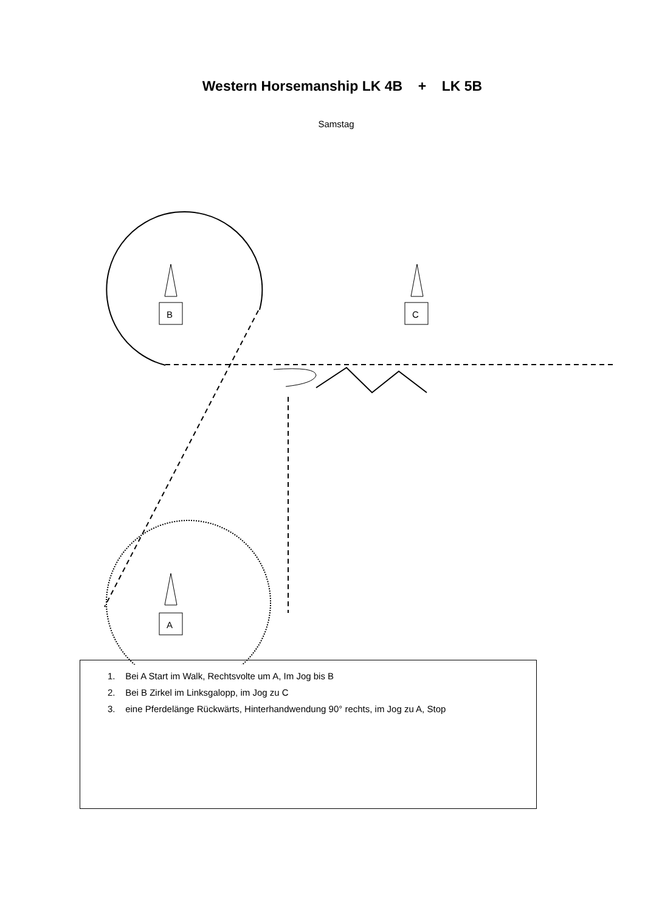Western Horsemanship LK 4B + LK 5B
Samstag
B
C
A
1. Bei A Start im Walk, Rechtsvolte um A, Im Jog bis B
2. Bei B Zirkel im Linksgalopp, im Jog zu C
3. eine Pferdelänge Rückwärts, Hinterhandwendung 90° rechts, im Jog zu A, Stop